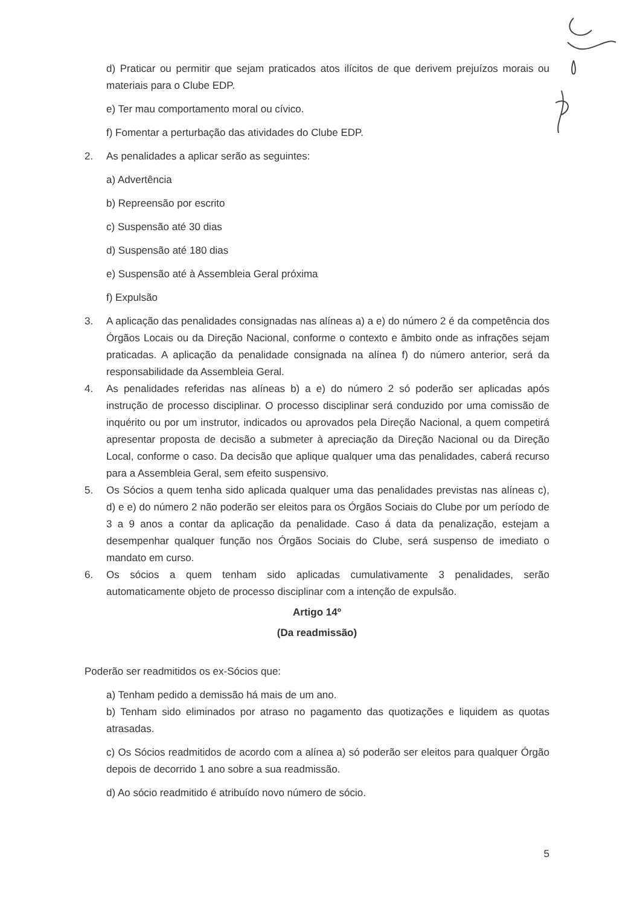d) Praticar ou permitir que sejam praticados atos ilícitos de que derivem prejuízos morais ou materiais para o Clube EDP.
e) Ter mau comportamento moral ou cívico.
f) Fomentar a perturbação das atividades do Clube EDP.
2. As penalidades a aplicar serão as seguintes:
a) Advertência
b) Repreensão por escrito
c) Suspensão até 30 dias
d) Suspensão até 180 dias
e) Suspensão até à Assembleia Geral próxima
f) Expulsão
3. A aplicação das penalidades consignadas nas alíneas a) a e) do número 2 é da competência dos Órgãos Locais ou da Direção Nacional, conforme o contexto e âmbito onde as infrações sejam praticadas. A aplicação da penalidade consignada na alínea f) do número anterior, será da responsabilidade da Assembleia Geral.
4. As penalidades referidas nas alíneas b) a e) do número 2 só poderão ser aplicadas após instrução de processo disciplinar. O processo disciplinar será conduzido por uma comissão de inquérito ou por um instrutor, indicados ou aprovados pela Direção Nacional, a quem competirá apresentar proposta de decisão a submeter à apreciação da Direção Nacional ou da Direção Local, conforme o caso. Da decisão que aplique qualquer uma das penalidades, caberá recurso para a Assembleia Geral, sem efeito suspensivo.
5. Os Sócios a quem tenha sido aplicada qualquer uma das penalidades previstas nas alíneas c), d) e e) do número 2 não poderão ser eleitos para os Órgãos Sociais do Clube por um período de 3 a 9 anos a contar da aplicação da penalidade. Caso á data da penalização, estejam a desempenhar qualquer função nos Órgãos Sociais do Clube, será suspenso de imediato o mandato em curso.
6. Os sócios a quem tenham sido aplicadas cumulativamente 3 penalidades, serão automaticamente objeto de processo disciplinar com a intenção de expulsão.
Artigo 14º
(Da readmissão)
Poderão ser readmitidos os ex-Sócios que:
a) Tenham pedido a demissão há mais de um ano.
b) Tenham sido eliminados por atraso no pagamento das quotizações e liquidem as quotas atrasadas.
c) Os Sócios readmitidos de acordo com a alínea a) só poderão ser eleitos para qualquer Órgão depois de decorrido 1 ano sobre a sua readmissão.
d) Ao sócio readmitido é atribuído novo número de sócio.
5